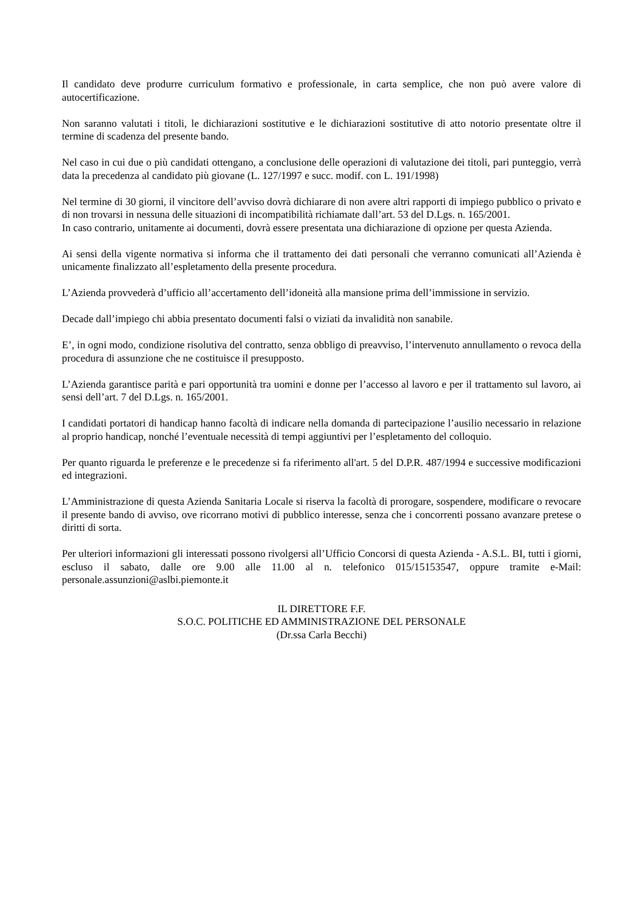Il candidato deve produrre curriculum formativo e professionale, in carta semplice, che non può avere valore di autocertificazione.
Non saranno valutati i titoli, le dichiarazioni sostitutive e le dichiarazioni sostitutive di atto notorio presentate oltre il termine di scadenza del presente bando.
Nel caso in cui due o più candidati ottengano, a conclusione delle operazioni di valutazione dei titoli, pari punteggio, verrà data la precedenza al candidato più giovane (L. 127/1997 e succ. modif. con L. 191/1998)
Nel termine di 30 giorni, il vincitore dell’avviso dovrà dichiarare di non avere altri rapporti di impiego pubblico o privato e di non trovarsi in nessuna delle situazioni di incompatibilità richiamate dall’art. 53 del D.Lgs. n. 165/2001.
In caso contrario, unitamente ai documenti, dovrà essere presentata una dichiarazione di opzione per questa Azienda.
Ai sensi della vigente normativa si informa che il trattamento dei dati personali che verranno comunicati all’Azienda è unicamente finalizzato all’espletamento della presente procedura.
L’Azienda provvederà d’ufficio all’accertamento dell’idoneità alla mansione prima dell’immissione in servizio.
Decade dall’impiego chi abbia presentato documenti falsi o viziati da invalidità non sanabile.
E’, in ogni modo, condizione risolutiva del contratto, senza obbligo di preavviso, l’intervenuto annullamento o revoca della procedura di assunzione che ne costituisce il presupposto.
L’Azienda garantisce parità e pari opportunità tra uomini e donne per l’accesso al lavoro e per il trattamento sul lavoro, ai sensi dell’art. 7 del D.Lgs. n. 165/2001.
I candidati portatori di handicap hanno facoltà di indicare nella domanda di partecipazione l’ausilio necessario in relazione al proprio handicap, nonché l’eventuale necessità di tempi aggiuntivi per l’espletamento del colloquio.
Per quanto riguarda le preferenze e le precedenze si fa riferimento all'art. 5 del D.P.R. 487/1994 e successive modificazioni ed integrazioni.
L’Amministrazione di questa Azienda Sanitaria Locale si riserva la facoltà di prorogare, sospendere, modificare o revocare il presente bando di avviso, ove ricorrano motivi di pubblico interesse, senza che i concorrenti possano avanzare pretese o diritti di sorta.
Per ulteriori informazioni gli interessati possono rivolgersi all’Ufficio Concorsi di questa Azienda - A.S.L. BI, tutti i giorni, escluso il sabato, dalle ore 9.00 alle 11.00 al n. telefonico 015/15153547, oppure tramite e-Mail: personale.assunzioni@aslbi.piemonte.it
IL DIRETTORE F.F.
S.O.C. POLITICHE ED AMMINISTRAZIONE DEL PERSONALE
(Dr.ssa Carla Becchi)